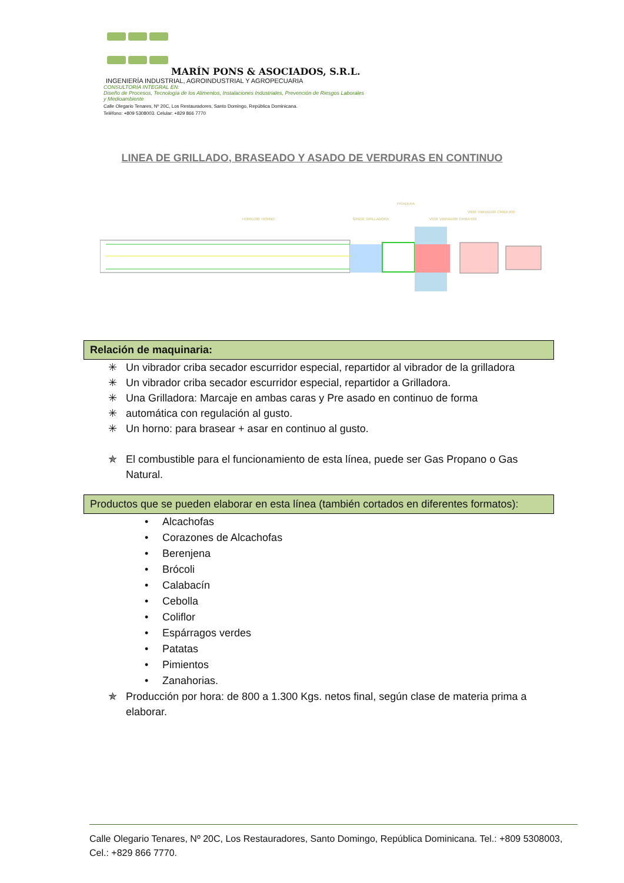MARÍN PONS & ASOCIADOS, S.R.L.
INGENIERÍA INDUSTRIAL, AGROINDUSTRIAL Y AGROPECUARIA
CONSULTORÍA INTEGRAL EN:
Diseño de Procesos, Tecnología de los Alimentos, Instalaciones Industriales, Prevención de Riesgos Laborales y Medioambiente
Calle Olegario Tenares, Nº 20C, Los Restauradores, Santo Domingo, República Dominicana.
Teléfono: +809 5308003. Celular: +829 866 7770
LINEA DE GRILLADO, BRASEADO Y ASADO DE VERDURAS EN CONTINUO
HORN.000: HORNO
GR102: GRILLADORA
PISADERA
V530: VIBRADOR CRIBA 930
V600: VIBRADOR CRIBA 600
Relación de maquinaria:
✳ Un vibrador criba secador escurridor especial, repartidor al vibrador de la grilladora
✳ Un vibrador criba secador escurridor especial, repartidor a Grilladora.
✳ Una Grilladora: Marcaje en ambas caras y Pre asado en continuo de forma
✳ automática con regulación al gusto.
✳ Un horno: para brasear + asar en continuo al gusto.
✯ El combustible para el funcionamiento de esta línea, puede ser Gas Propano o Gas Natural.
Productos que se pueden elaborar en esta línea (también cortados en diferentes formatos):
• Alcachofas
• Corazones de Alcachofas
• Berenjena
• Brócoli
• Calabacín
• Cebolla
• Coliflor
• Espárragos verdes
• Patatas
• Pimientos
• Zanahorias.
✯ Producción por hora: de 800 a 1.300 Kgs. netos final, según clase de materia prima a elaborar.
Calle Olegario Tenares, Nº 20C, Los Restauradores, Santo Domingo, República Dominicana. Tel.: +809 5308003, Cel.: +829 866 7770.